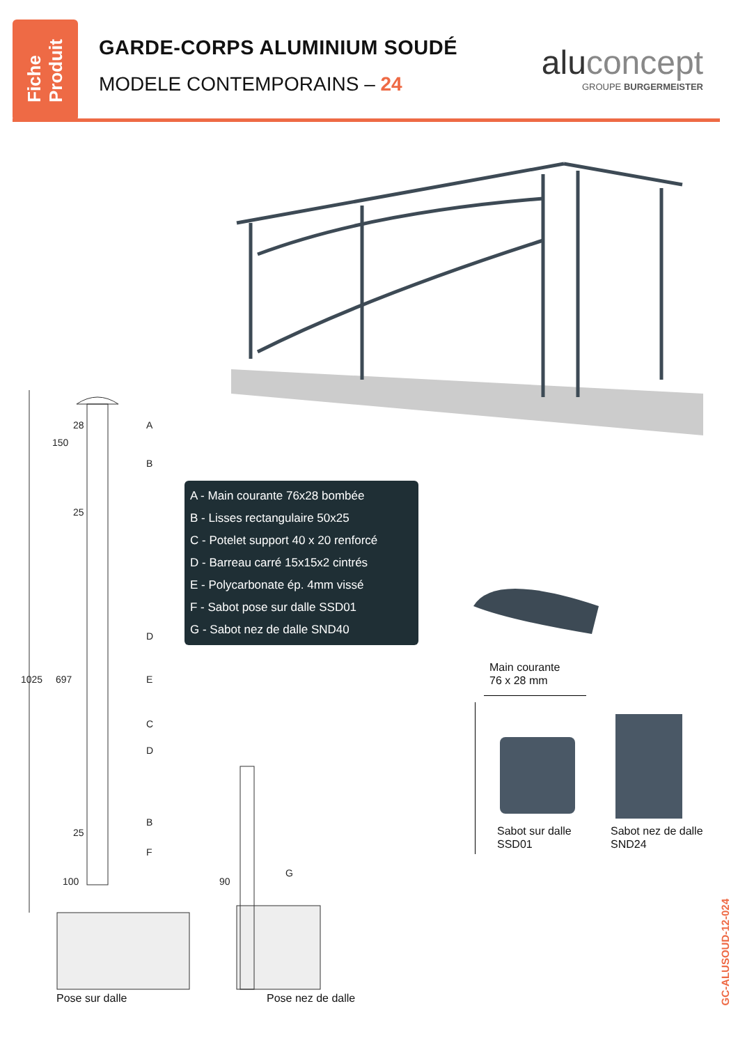Fiche
Produit
GARDE-CORPS ALUMINIUM SOUDÉ
MODELE CONTEMPORAINS – 24
aluconcept
GROUPE BURGERMEISTER
A
B
D
E
C
D
B
F
G
1025
697
150
28
25
25
100
90
Pose sur dalle Pose nez de dalle
A - Main courante 76x28 bombée
B - Lisses rectangulaire 50x25
C - Potelet support 40 x 20 renforcé
D - Barreau carré 15x15x2 cintrés
E - Polycarbonate ép. 4mm vissé
F - Sabot pose sur dalle SSD01
G - Sabot nez de dalle SND40
Main courante
76 x 28 mm
Sabot sur dalle
SSD01
Sabot nez de dalle
SND24
GC-ALUSOUD-12-024